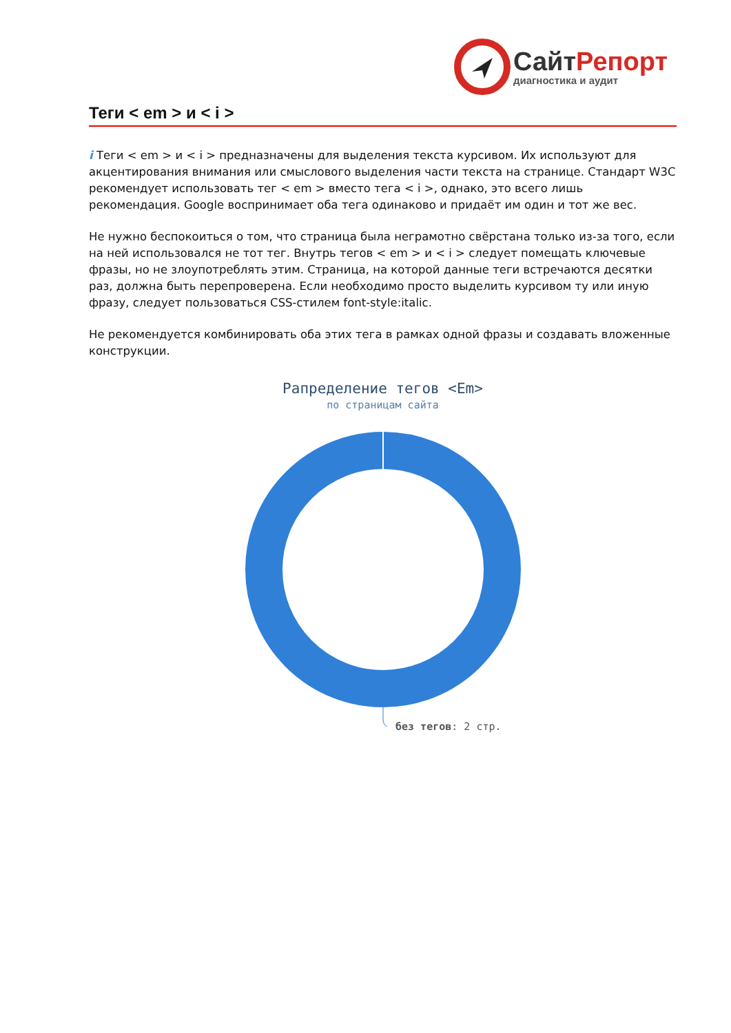Сайт Репорт
диагностика и аудит
Теги < em > и < i >
i Теги < em > и < i > предназначены для выделения текста курсивом. Их используют для акцентирования внимания или смыслового выделения части текста на странице. Стандарт W3C рекомендует использовать тег < em > вместо тега < i >, однако, это всего лишь рекомендация. Google воспринимает оба тега одинаково и придаёт им один и тот же вес.
Не нужно беспокоиться о том, что страница была неграмотно свёрстана только из-за того, если на ней использовался не тот тег. Внутрь тегов < em > и < i > следует помещать ключевые фразы, но не злоупотреблять этим. Страница, на которой данные теги встречаются десятки раз, должна быть перепроверена. Если необходимо просто выделить курсивом ту или иную фразу, следует пользоваться CSS-стилем font-style:italic.
Не рекомендуется комбинировать оба этих тега в рамках одной фразы и создавать вложенные конструкции.
Рапределение тегов <Em>
по страницам сайта
без тегов: 2 стр.